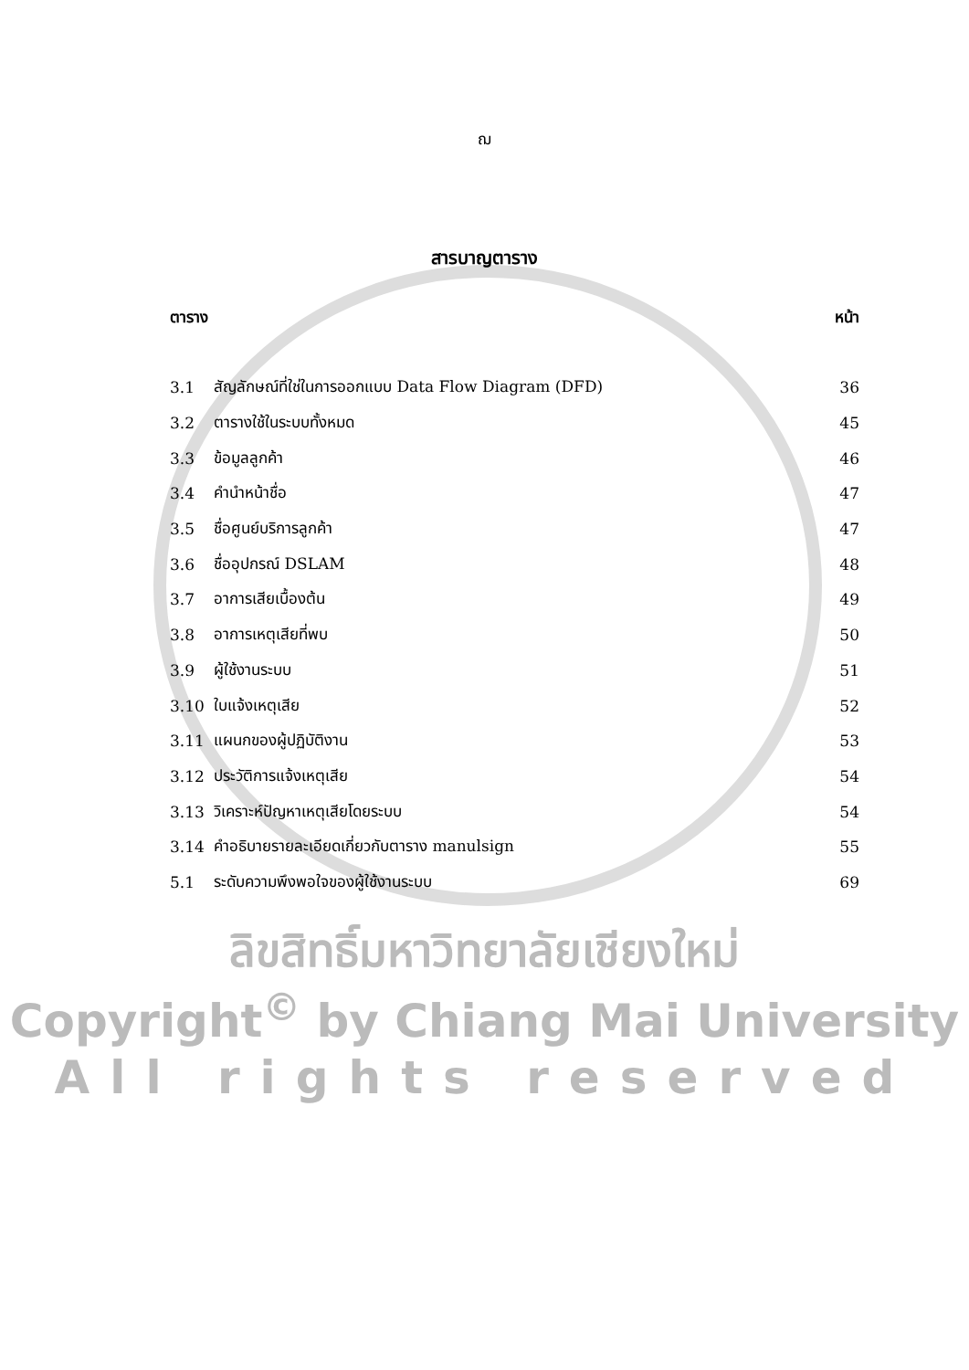ฌ
สารบาญตาราง
| ตาราง | | หน้า |
| --- | --- | --- |
| 3.1 | สัญลักษณ์ที่ใช่ในการออกแบบ Data Flow Diagram (DFD) | 36 |
| 3.2 | ตารางใช้ในระบบทั้งหมด | 45 |
| 3.3 | ข้อมูลลูกค้า | 46 |
| 3.4 | คำนำหน้าชื่อ | 47 |
| 3.5 | ชื่อศูนย์บริการลูกค้า | 47 |
| 3.6 | ชื่ออุปกรณ์ DSLAM | 48 |
| 3.7 | อาการเสียเบื้องต้น | 49 |
| 3.8 | อาการเหตุเสียที่พบ | 50 |
| 3.9 | ผู้ใช้งานระบบ | 51 |
| 3.10 | ใบแจ้งเหตุเสีย | 52 |
| 3.11 | แผนกของผู้ปฏิบัติงาน | 53 |
| 3.12 | ประวัติการแจ้งเหตุเสีย | 54 |
| 3.13 | วิเคราะห์ปัญหาเหตุเสียโดยระบบ | 54 |
| 3.14 | คำอธิบายรายละเอียดเกี่ยวกับตาราง manulsign | 55 |
| 5.1 | ระดับความพึงพอใจของผู้ใช้งานระบบ | 69 |
ลิขสิทธิ์มหาวิทยาลัยเชียงใหม่
Copyright<sup>©</sup> by Chiang Mai University
All rights reserved